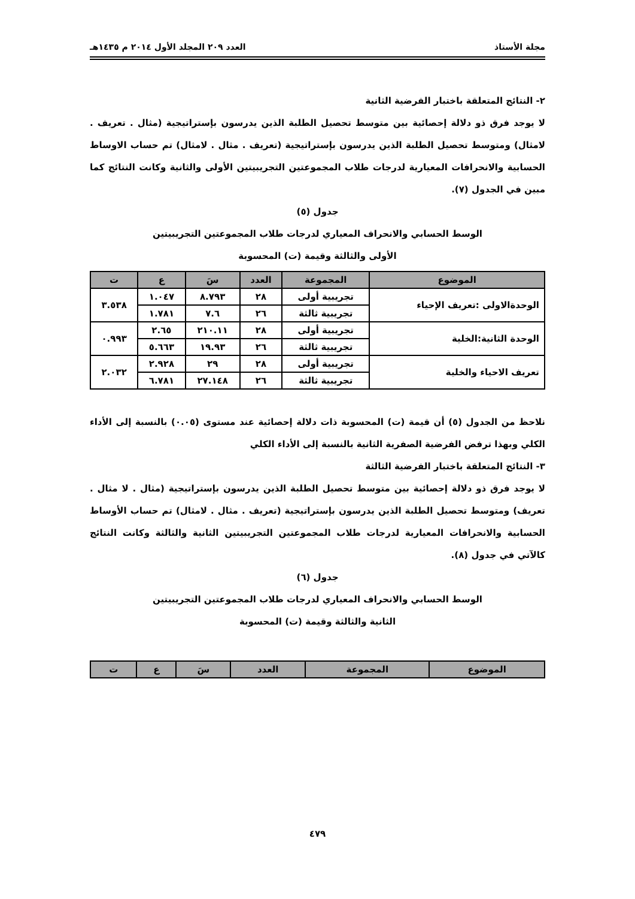مجلة الأستاذ العدد ٢٠٩ المجلد الأول ٢٠١٤ م ١٤٣٥هـ
٢- النتائج المتعلقة باختبار الفرضية الثانية
لا يوجد فرق ذو دلالة إحصائية بين متوسط تحصيل الطلبة الذين يدرسون بإستراتيجية (مثال . تعريف . لامثال) ومتوسط تحصيل الطلبة الذين يدرسون بإستراتيجية (تعريف . مثال . لامثال) تم حساب الاوساط الحسابية والانحرافات المعيارية لدرجات طلاب المجموعتين التجريبيتين الأولى والثانية وكانت النتائج كما مبين في الجدول (٧).
جدول (٥)
الوسط الحسابي والانحراف المعياري لدرجات طلاب المجموعتين التجريبيتين
الأولى والثالثة وقيمة (ت) المحسوبة
| الموضوع | المجموعة | العدد | سَ | ع | ت |
| --- | --- | --- | --- | --- | --- |
| الوحدةالاولى :تعريف الإحياء | تجريبية أولى | ٢٨ | ٨.٧٩٣ | ١.٠٤٧ | ٣.٥٣٨ |
| | تجريبية ثالثة | ٢٦ | ٧.٦ | ١.٧٨١ | |
| الوحدة الثانية:الخلية | تجريبية أولى | ٢٨ | ٢١٠.١١ | ٢.٦٥ | ٠.٩٩٣ |
| | تجريبية ثالثة | ٢٦ | ١٩.٩٣ | ٥.٦٦٣ | |
| تعريف الاحياء والخلية | تجريبية أولى | ٢٨ | ٢٩ | ٢.٩٢٨ | ٢.٠٣٢ |
| | تجريبية ثالثة | ٢٦ | ٢٧.١٤٨ | ٦.٧٨١ | |
نلاحظ من الجدول (٥) أن قيمة (ت) المحسوبة ذات دلالة إحصائية عند مستوى (٠.٠٥) بالنسبة إلى الأداء الكلي وبهذا ترفض الفرضية الصفرية الثانية بالنسبة إلى الأداء الكلي
٣- النتائج المتعلقة باختبار الفرضية الثالثة
لا يوجد فرق ذو دلالة إحصائية بين متوسط تحصيل الطلبة الذين يدرسون بإستراتيجية (مثال . لا مثال . تعريف) ومتوسط تحصيل الطلبة الذين يدرسون بإستراتيجية (تعريف . مثال . لامثال) تم حساب الأوساط الحسابية والانحرافات المعيارية لدرجات طلاب المجموعتين التجريبيتين الثانية والثالثة وكانت النتائج كالآتي في جدول (٨).
جدول (٦)
الوسط الحسابي والانحراف المعياري لدرجات طلاب المجموعتين التجريبيتين
الثانية والثالثة وقيمة (ت) المحسوبة
| الموضوع | المجموعة | العدد | سَ | ع | ت |
| --- | --- | --- | --- | --- | --- |
٤٧٩